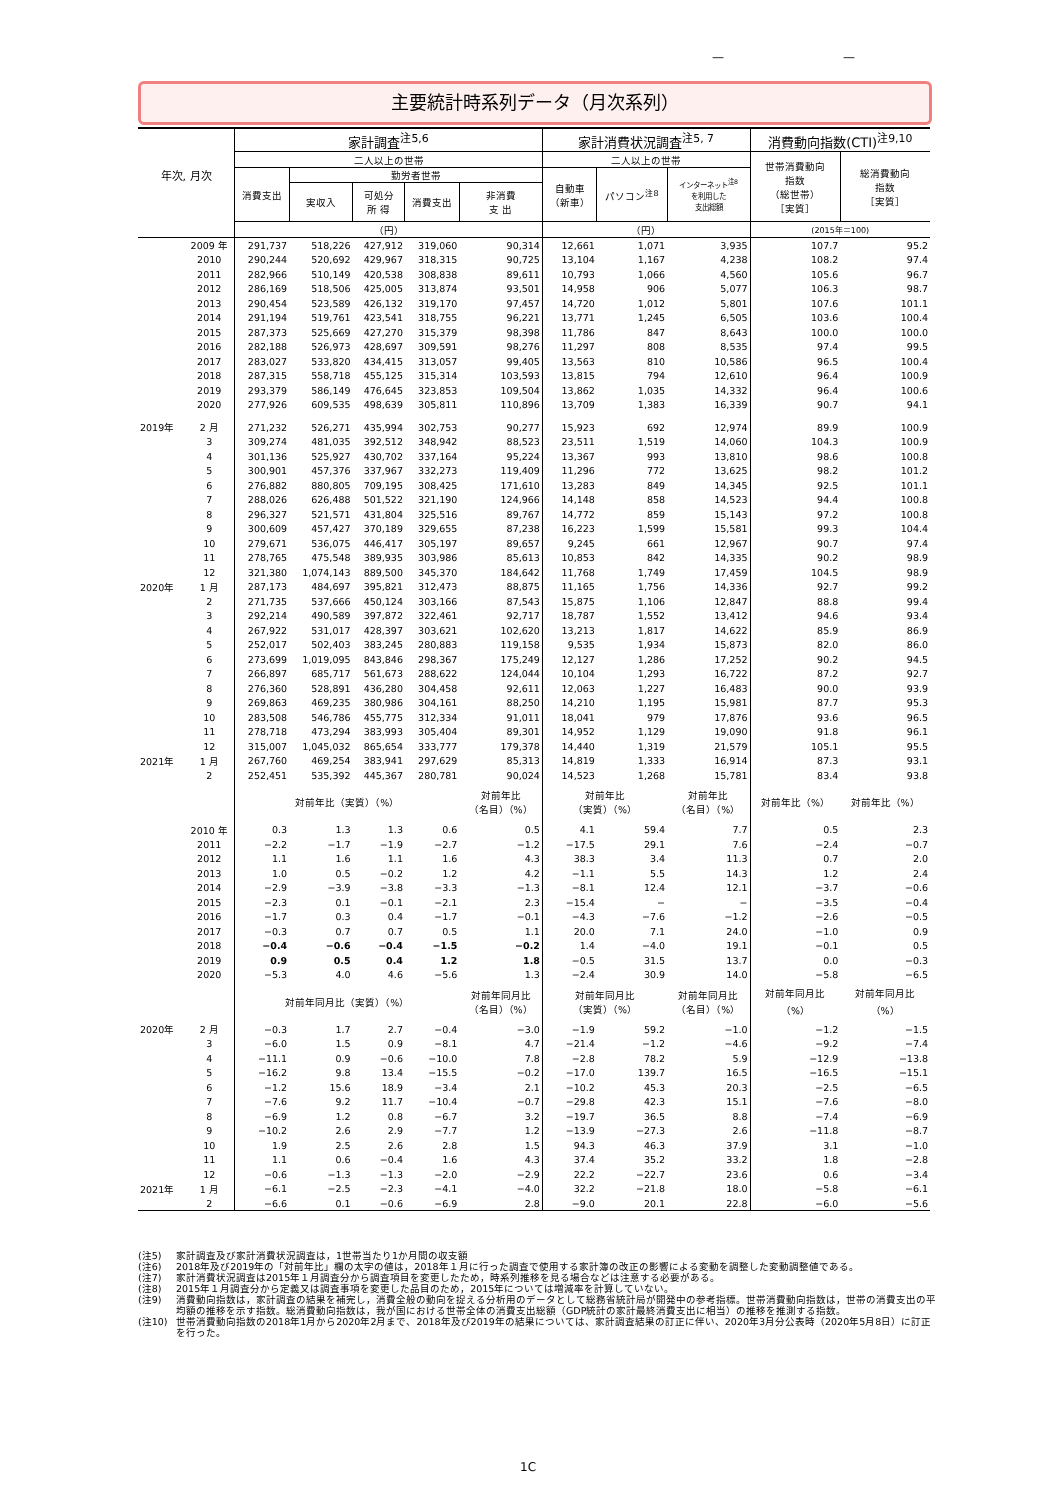— —
主要統計時系列データ（月次系列）
| 年次, 月次 | | 家計調査<sup>注5,6</sup> | | | | | 家計消費状況調査<sup>注5, 7</sup> | | | 消費動向指数(CTI)<sup>注9,10</sup> | |
| --- | --- | --- | --- | --- | --- | --- | --- | --- | --- | --- | --- |
| | | 二人以上の世帯 | | | | | 二人以上の世帯 | | | 世帯消費動向 指数 （総世帯） ［実質］ | 総消費動向 指数 ［実質］ |
| | | 消費支出 | 勤労者世帯 | | | | 自動車 （新車） | パソコン<sup>注8</sup> | インターネット<sup>注8</sup> を利用した 支出総額 | | |
| | | | 実収入 | 可処分 所 得 | 消費支出 | 非消費 支 出 | | | | | |
| | | （円） | | | | | （円） | | | (2015年＝100) | |
| | 2009 年 | 291,737 | 518,226 | 427,912 | 319,060 | 90,314 | 12,661 | 1,071 | 3,935 | 107.7 | 95.2 |
| | 2010 | 290,244 | 520,692 | 429,967 | 318,315 | 90,725 | 13,104 | 1,167 | 4,238 | 108.2 | 97.4 |
| | 2011 | 282,966 | 510,149 | 420,538 | 308,838 | 89,611 | 10,793 | 1,066 | 4,560 | 105.6 | 96.7 |
| | 2012 | 286,169 | 518,506 | 425,005 | 313,874 | 93,501 | 14,958 | 906 | 5,077 | 106.3 | 98.7 |
| | 2013 | 290,454 | 523,589 | 426,132 | 319,170 | 97,457 | 14,720 | 1,012 | 5,801 | 107.6 | 101.1 |
| | 2014 | 291,194 | 519,761 | 423,541 | 318,755 | 96,221 | 13,771 | 1,245 | 6,505 | 103.6 | 100.4 |
| | 2015 | 287,373 | 525,669 | 427,270 | 315,379 | 98,398 | 11,786 | 847 | 8,643 | 100.0 | 100.0 |
| | 2016 | 282,188 | 526,973 | 428,697 | 309,591 | 98,276 | 11,297 | 808 | 8,535 | 97.4 | 99.5 |
| | 2017 | 283,027 | 533,820 | 434,415 | 313,057 | 99,405 | 13,563 | 810 | 10,586 | 96.5 | 100.4 |
| | 2018 | 287,315 | 558,718 | 455,125 | 315,314 | 103,593 | 13,815 | 794 | 12,610 | 96.4 | 100.9 |
| | 2019 | 293,379 | 586,149 | 476,645 | 323,853 | 109,504 | 13,862 | 1,035 | 14,332 | 96.4 | 100.6 |
| | 2020 | 277,926 | 609,535 | 498,639 | 305,811 | 110,896 | 13,709 | 1,383 | 16,339 | 90.7 | 94.1 |
| 2019年 | 2 月 | 271,232 | 526,271 | 435,994 | 302,753 | 90,277 | 15,923 | 692 | 12,974 | 89.9 | 100.9 |
| | 3 | 309,274 | 481,035 | 392,512 | 348,942 | 88,523 | 23,511 | 1,519 | 14,060 | 104.3 | 100.9 |
| | 4 | 301,136 | 525,927 | 430,702 | 337,164 | 95,224 | 13,367 | 993 | 13,810 | 98.6 | 100.8 |
| | 5 | 300,901 | 457,376 | 337,967 | 332,273 | 119,409 | 11,296 | 772 | 13,625 | 98.2 | 101.2 |
| | 6 | 276,882 | 880,805 | 709,195 | 308,425 | 171,610 | 13,283 | 849 | 14,345 | 92.5 | 101.1 |
| | 7 | 288,026 | 626,488 | 501,522 | 321,190 | 124,966 | 14,148 | 858 | 14,523 | 94.4 | 100.8 |
| | 8 | 296,327 | 521,571 | 431,804 | 325,516 | 89,767 | 14,772 | 859 | 15,143 | 97.2 | 100.8 |
| | 9 | 300,609 | 457,427 | 370,189 | 329,655 | 87,238 | 16,223 | 1,599 | 15,581 | 99.3 | 104.4 |
| | 10 | 279,671 | 536,075 | 446,417 | 305,197 | 89,657 | 9,245 | 661 | 12,967 | 90.7 | 97.4 |
| | 11 | 278,765 | 475,548 | 389,935 | 303,986 | 85,613 | 10,853 | 842 | 14,335 | 90.2 | 98.9 |
| | 12 | 321,380 | 1,074,143 | 889,500 | 345,370 | 184,642 | 11,768 | 1,749 | 17,459 | 104.5 | 98.9 |
| 2020年 | 1 月 | 287,173 | 484,697 | 395,821 | 312,473 | 88,875 | 11,165 | 1,756 | 14,336 | 92.7 | 99.2 |
| | 2 | 271,735 | 537,666 | 450,124 | 303,166 | 87,543 | 15,875 | 1,106 | 12,847 | 88.8 | 99.4 |
| | 3 | 292,214 | 490,589 | 397,872 | 322,461 | 92,717 | 18,787 | 1,552 | 13,412 | 94.6 | 93.4 |
| | 4 | 267,922 | 531,017 | 428,397 | 303,621 | 102,620 | 13,213 | 1,817 | 14,622 | 85.9 | 86.9 |
| | 5 | 252,017 | 502,403 | 383,245 | 280,883 | 119,158 | 9,535 | 1,934 | 15,873 | 82.0 | 86.0 |
| | 6 | 273,699 | 1,019,095 | 843,846 | 298,367 | 175,249 | 12,127 | 1,286 | 17,252 | 90.2 | 94.5 |
| | 7 | 266,897 | 685,717 | 561,673 | 288,622 | 124,044 | 10,104 | 1,293 | 16,722 | 87.2 | 92.7 |
| | 8 | 276,360 | 528,891 | 436,280 | 304,458 | 92,611 | 12,063 | 1,227 | 16,483 | 90.0 | 93.9 |
| | 9 | 269,863 | 469,235 | 380,986 | 304,161 | 88,250 | 14,210 | 1,195 | 15,981 | 87.7 | 95.3 |
| | 10 | 283,508 | 546,786 | 455,775 | 312,334 | 91,011 | 18,041 | 979 | 17,876 | 93.6 | 96.5 |
| | 11 | 278,718 | 473,294 | 383,993 | 305,404 | 89,301 | 14,952 | 1,129 | 19,090 | 91.8 | 96.1 |
| | 12 | 315,007 | 1,045,032 | 865,654 | 333,777 | 179,378 | 14,440 | 1,319 | 21,579 | 105.1 | 95.5 |
| 2021年 | 1 月 | 267,760 | 469,254 | 383,941 | 297,629 | 85,313 | 14,819 | 1,333 | 16,914 | 87.3 | 93.1 |
| | 2 | 252,451 | 535,392 | 445,367 | 280,781 | 90,024 | 14,523 | 1,268 | 15,781 | 83.4 | 93.8 |
| | | 対前年比（実質）（%） | | | | 対前年比 （名目）（%） | 対前年比 （実質）（%） | | 対前年比 （名目）（%） | 対前年比（%） | 対前年比（%） |
| | 2010 年 | 0.3 | 1.3 | 1.3 | 0.6 | 0.5 | 4.1 | 59.4 | 7.7 | 0.5 | 2.3 |
| | 2011 | −2.2 | −1.7 | −1.9 | −2.7 | −1.2 | −17.5 | 29.1 | 7.6 | −2.4 | −0.7 |
| | 2012 | 1.1 | 1.6 | 1.1 | 1.6 | 4.3 | 38.3 | 3.4 | 11.3 | 0.7 | 2.0 |
| | 2013 | 1.0 | 0.5 | −0.2 | 1.2 | 4.2 | −1.1 | 5.5 | 14.3 | 1.2 | 2.4 |
| | 2014 | −2.9 | −3.9 | −3.8 | −3.3 | −1.3 | −8.1 | 12.4 | 12.1 | −3.7 | −0.6 |
| | 2015 | −2.3 | 0.1 | −0.1 | −2.1 | 2.3 | −15.4 | − | − | −3.5 | −0.4 |
| | 2016 | −1.7 | 0.3 | 0.4 | −1.7 | −0.1 | −4.3 | −7.6 | −1.2 | −2.6 | −0.5 |
| | 2017 | −0.3 | 0.7 | 0.7 | 0.5 | 1.1 | 20.0 | 7.1 | 24.0 | −1.0 | 0.9 |
| | 2018 | −0.4 | −0.6 | −0.4 | −1.5 | −0.2 | 1.4 | −4.0 | 19.1 | −0.1 | 0.5 |
| | 2019 | 0.9 | 0.5 | 0.4 | 1.2 | 1.8 | −0.5 | 31.5 | 13.7 | 0.0 | −0.3 |
| | 2020 | −5.3 | 4.0 | 4.6 | −5.6 | 1.3 | −2.4 | 30.9 | 14.0 | −5.8 | −6.5 |
| | | 対前年同月比（実質）（%） | | | | 対前年同月比 （名目）（%） | 対前年同月比 （実質）（%） | | 対前年同月比 （名目）（%） | 対前年同月比 （%） | 対前年同月比 （%） |
| 2020年 | 2 月 | −0.3 | 1.7 | 2.7 | −0.4 | −3.0 | −1.9 | 59.2 | −1.0 | −1.2 | −1.5 |
| | 3 | −6.0 | 1.5 | 0.9 | −8.1 | 4.7 | −21.4 | −1.2 | −4.6 | −9.2 | −7.4 |
| | 4 | −11.1 | 0.9 | −0.6 | −10.0 | 7.8 | −2.8 | 78.2 | 5.9 | −12.9 | −13.8 |
| | 5 | −16.2 | 9.8 | 13.4 | −15.5 | −0.2 | −17.0 | 139.7 | 16.5 | −16.5 | −15.1 |
| | 6 | −1.2 | 15.6 | 18.9 | −3.4 | 2.1 | −10.2 | 45.3 | 20.3 | −2.5 | −6.5 |
| | 7 | −7.6 | 9.2 | 11.7 | −10.4 | −0.7 | −29.8 | 42.3 | 15.1 | −7.6 | −8.0 |
| | 8 | −6.9 | 1.2 | 0.8 | −6.7 | 3.2 | −19.7 | 36.5 | 8.8 | −7.4 | −6.9 |
| | 9 | −10.2 | 2.6 | 2.9 | −7.7 | 1.2 | −13.9 | −27.3 | 2.6 | −11.8 | −8.7 |
| | 10 | 1.9 | 2.5 | 2.6 | 2.8 | 1.5 | 94.3 | 46.3 | 37.9 | 3.1 | −1.0 |
| | 11 | 1.1 | 0.6 | −0.4 | 1.6 | 4.3 | 37.4 | 35.2 | 33.2 | 1.8 | −2.8 |
| | 12 | −0.6 | −1.3 | −1.3 | −2.0 | −2.9 | 22.2 | −22.7 | 23.6 | 0.6 | −3.4 |
| 2021年 | 1 月 | −6.1 | −2.5 | −2.3 | −4.1 | −4.0 | 32.2 | −21.8 | 18.0 | −5.8 | −6.1 |
| | 2 | −6.6 | 0.1 | −0.6 | −6.9 | 2.8 | −9.0 | 20.1 | 22.8 | −6.0 | −5.6 |
(注5) 家計調査及び家計消費状況調査は，1世帯当たり1か月間の収支額
(注6) 2018年及び2019年の「対前年比」欄の太字の値は，2018年１月に行った調査で使用する家計簿の改正の影響による変動を調整した変動調整値である。
(注7) 家計消費状況調査は2015年１月調査分から調査項目を変更したため，時系列推移を見る場合などは注意する必要がある。
(注8) 2015年１月調査分から定義又は調査事項を変更した品目のため，2015年については増減率を計算していない。
(注9) 消費動向指数は，家計調査の結果を補完し，消費全般の動向を捉える分析用のデータとして総務省統計局が開発中の参考指標。世帯消費動向指数は，世帯の消費支出の平均額の推移を示す指数。総消費動向指数は，我が国における世帯全体の消費支出総額（GDP統計の家計最終消費支出に相当）の推移を推測する指数。
(注10) 世帯消費動向指数の2018年1月から2020年2月まで、2018年及び2019年の結果については、家計調査結果の訂正に伴い、2020年3月分公表時（2020年5月8日）に訂正を行った。
1C